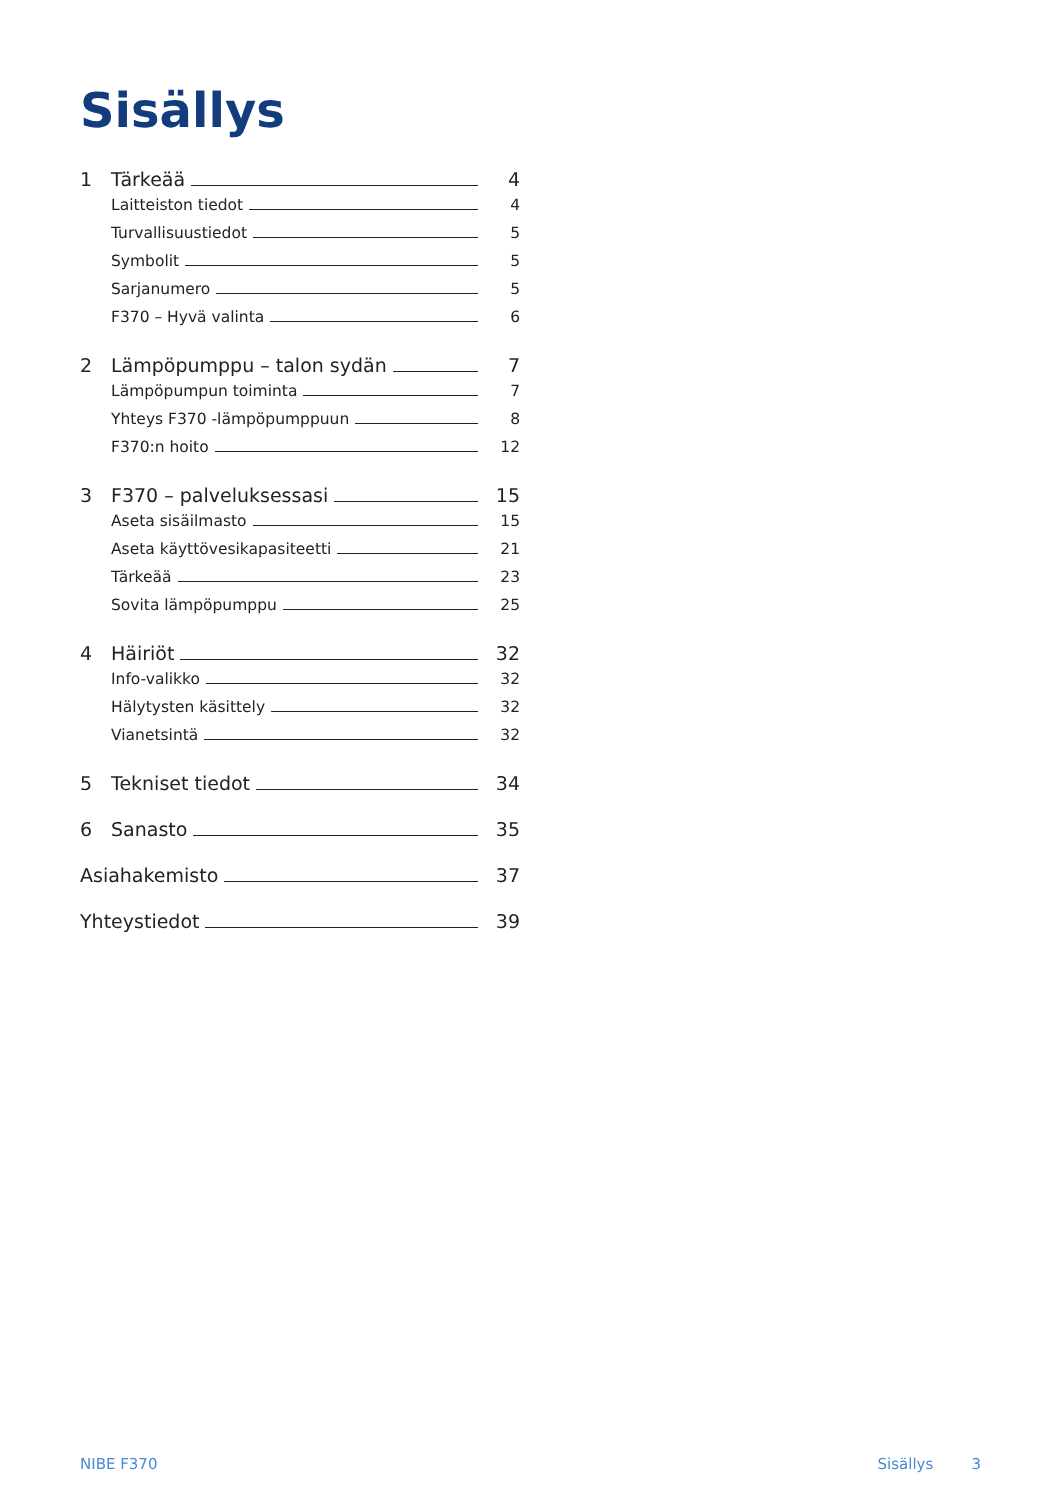Sisällys
1 Tärkeää 4
Laitteiston tiedot 4
Turvallisuustiedot 5
Symbolit 5
Sarjanumero 5
F370 – Hyvä valinta 6
2 Lämpöpumppu – talon sydän 7
Lämpöpumpun toiminta 7
Yhteys F370 -lämpöpumppuun 8
F370:n hoito 12
3 F370 – palveluksessasi 15
Aseta sisäilmasto 15
Aseta käyttövesikapasiteetti 21
Tärkeää 23
Sovita lämpöpumppu 25
4 Häiriöt 32
Info-valikko 32
Hälytysten käsittely 32
Vianetsintä 32
5 Tekniset tiedot 34
6 Sanasto 35
Asiahakemisto 37
Yhteystiedot 39
NIBE F370 Sisällys 3